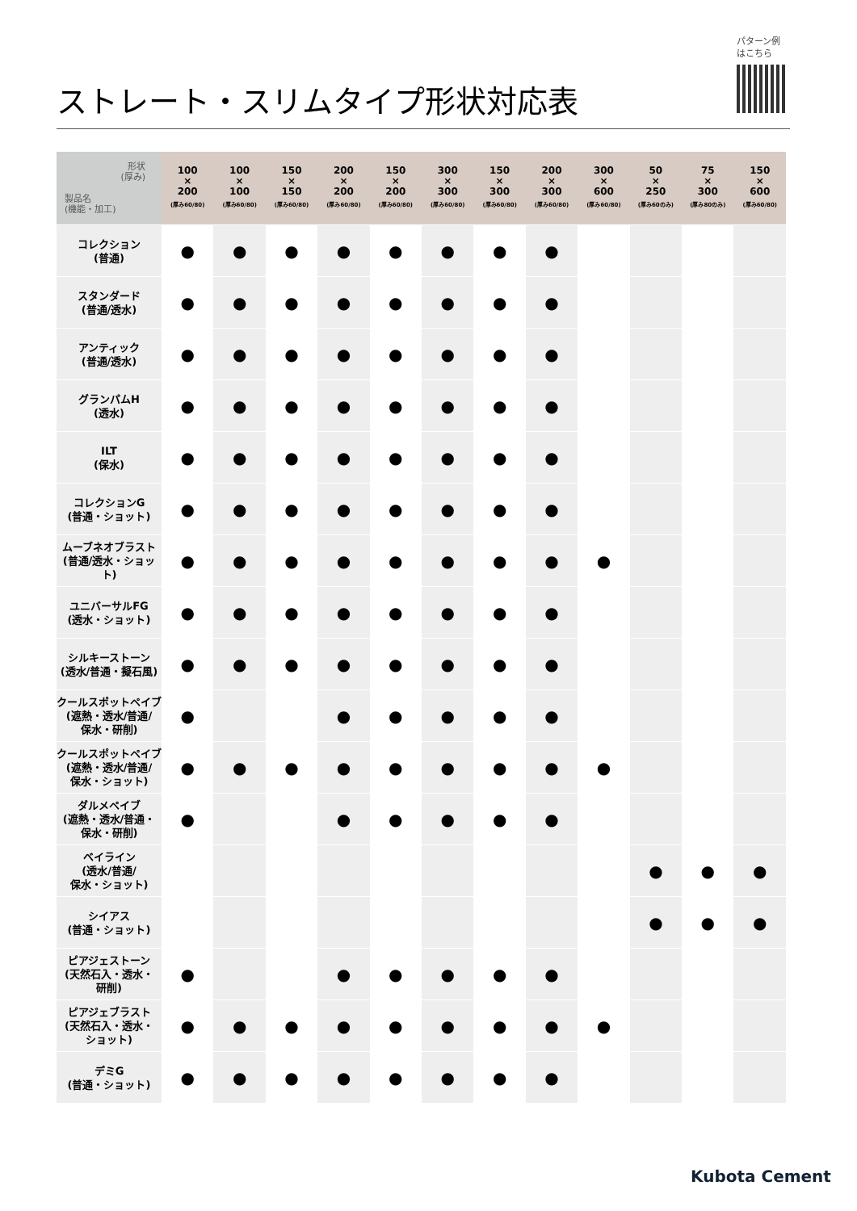パターン例
はこちら
ストレート・スリムタイプ形状対応表
| 形状 (厚み) 製品名 (機能・加工) | 100 × 200 (厚み60/80) | 100 × 100 (厚み60/80) | 150 × 150 (厚み60/80) | 200 × 200 (厚み60/80) | 150 × 200 (厚み60/80) | 300 × 300 (厚み60/80) | 150 × 300 (厚み60/80) | 200 × 300 (厚み60/80) | 300 × 600 (厚み60/80) | 50 × 250 (厚み60のみ) | 75 × 300 (厚み80のみ) | 150 × 600 (厚み60/80) |
| --- | --- | --- | --- | --- | --- | --- | --- | --- | --- | --- | --- | --- |
| コレクション (普通) | ● | ● | ● | ● | ● | ● | ● | ● | | | | |
| スタンダード (普通/透水) | ● | ● | ● | ● | ● | ● | ● | ● | | | | |
| アンティック (普通/透水) | ● | ● | ● | ● | ● | ● | ● | ● | | | | |
| グランパムH (透水) | ● | ● | ● | ● | ● | ● | ● | ● | | | | |
| ILT (保水) | ● | ● | ● | ● | ● | ● | ● | ● | | | | |
| コレクションG (普通・ショット) | ● | ● | ● | ● | ● | ● | ● | ● | | | | |
| ムーブネオブラスト (普通/透水・ショット) | ● | ● | ● | ● | ● | ● | ● | ● | ● | | | |
| ユニバーサルFG (透水・ショット) | ● | ● | ● | ● | ● | ● | ● | ● | | | | |
| シルキーストーン (透水/普通・擬石風) | ● | ● | ● | ● | ● | ● | ● | ● | | | | |
| クールスポットペイブ (遮熱・透水/普通/ 保水・研削) | ● | | | ● | ● | ● | ● | ● | | | | |
| クールスポットペイブ (遮熱・透水/普通/ 保水・ショット) | ● | ● | ● | ● | ● | ● | ● | ● | ● | | | |
| ダルメペイブ (遮熱・透水/普通・ 保水・研削) | ● | | | ● | ● | ● | ● | ● | | | | |
| ベイライン (透水/普通/ 保水・ショット) | | | | | | | | | | ● | ● | ● |
| シイアス (普通・ショット) | | | | | | | | | | ● | ● | ● |
| ピアジェストーン (天然石入・透水・ 研削) | ● | | | ● | ● | ● | ● | ● | | | | |
| ピアジェブラスト (天然石入・透水・ ショット) | ● | ● | ● | ● | ● | ● | ● | ● | ● | | | |
| デミG (普通・ショット) | ● | ● | ● | ● | ● | ● | ● | ● | | | | |
Kubota Cement